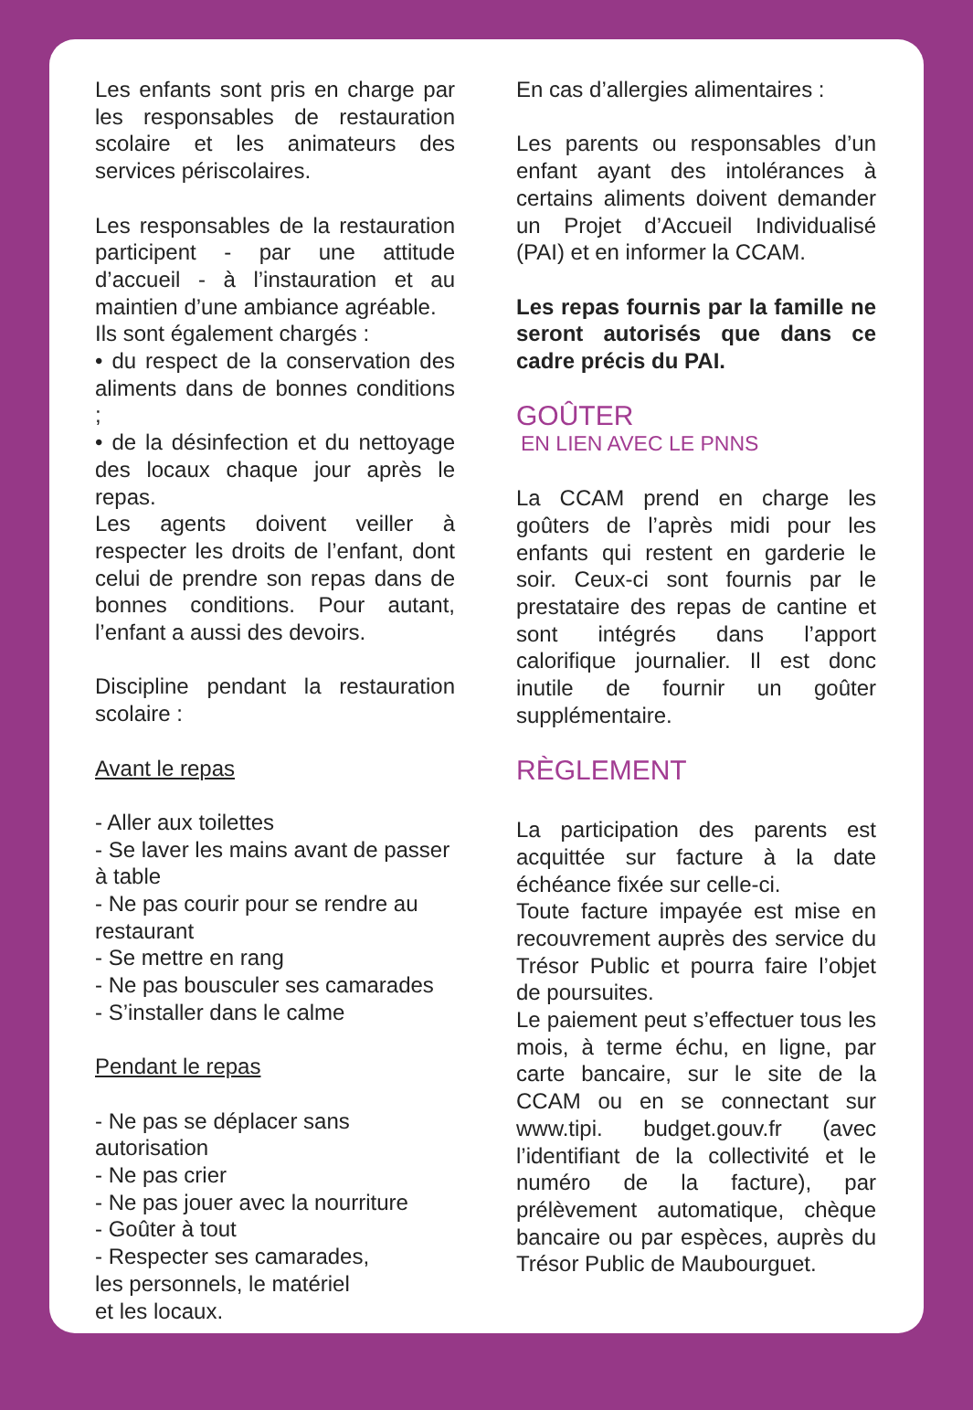Les enfants sont pris en charge par les responsables de restauration scolaire et les animateurs des services périscolaires.
Les responsables de la restauration participent - par une attitude d’accueil - à l’instauration et au maintien d’une ambiance agréable.
Ils sont également chargés :
• du respect de la conservation des aliments dans de bonnes conditions ;
• de la désinfection et du nettoyage des locaux chaque jour après le repas.
Les agents doivent veiller à respecter les droits de l’enfant, dont celui de prendre son repas dans de bonnes conditions. Pour autant, l’enfant a aussi des devoirs.
Discipline pendant la restauration scolaire :
Avant le repas
- Aller aux toilettes
- Se laver les mains avant de passer à table
- Ne pas courir pour se rendre au restaurant
- Se mettre en rang
- Ne pas bousculer ses camarades
- S’installer dans le calme
Pendant le repas
- Ne pas se déplacer sans
autorisation
- Ne pas crier
- Ne pas jouer avec la nourriture
- Goûter à tout
- Respecter ses camarades,
les personnels, le matériel
et les locaux.
En cas d’allergies alimentaires :
Les parents ou responsables d’un enfant ayant des intolérances à certains aliments doivent demander un Projet d’Accueil Individualisé (PAI) et en informer la CCAM.
Les repas fournis par la famille ne seront autorisés que dans ce cadre précis du PAI.
GOÛTER
EN LIEN AVEC LE PNNS
La CCAM prend en charge les goûters de l’après midi pour les enfants qui restent en garderie le soir. Ceux-ci sont fournis par le prestataire des repas de cantine et sont intégrés dans l’apport calorifique journalier. Il est donc inutile de fournir un goûter supplémentaire.
RÈGLEMENT
La participation des parents est acquittée sur facture à la date échéance fixée sur celle-ci.
Toute facture impayée est mise en recouvrement auprès des service du Trésor Public et pourra faire l’objet de poursuites.
Le paiement peut s’effectuer tous les mois, à terme échu, en ligne, par carte bancaire, sur le site de la CCAM ou en se connectant sur www.tipi. budget.gouv.fr (avec l’identifiant de la collectivité et le numéro de la facture), par prélèvement automatique, chèque bancaire ou par espèces, auprès du Trésor Public de Maubourguet.